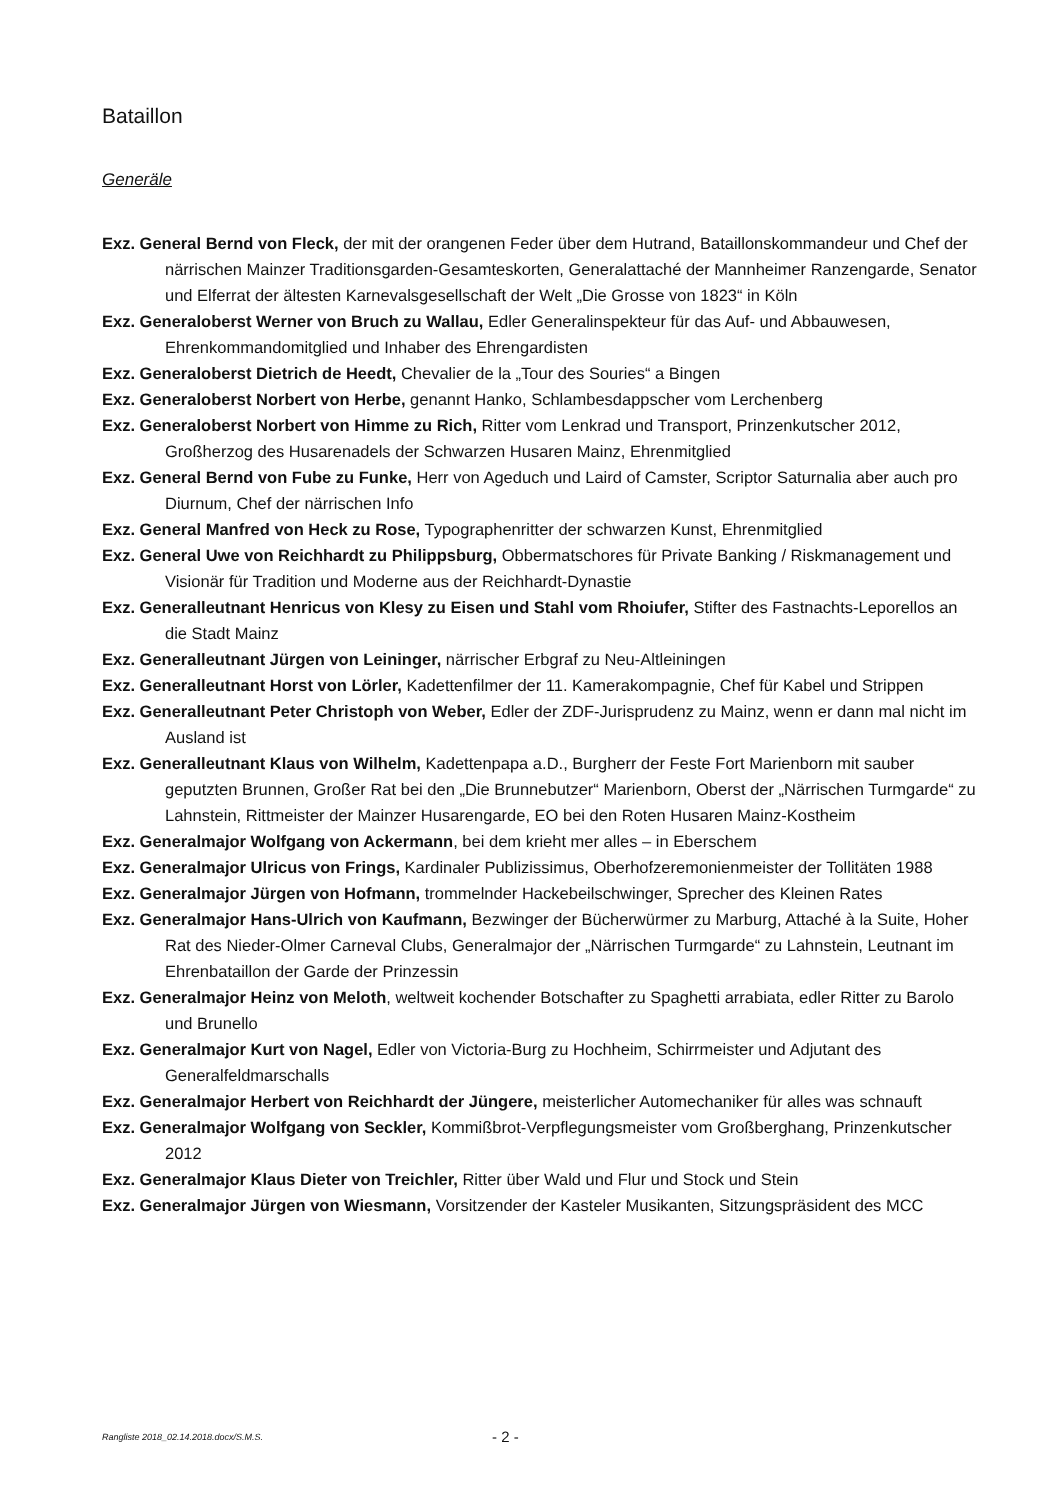Bataillon
Generäle
Exz. General Bernd von Fleck, der mit der orangenen Feder über dem Hutrand, Bataillonskommandeur und Chef der närrischen Mainzer Traditionsgarden-Gesamteskorten, Generalattaché der Mannheimer Ranzengarde, Senator und Elferrat der ältesten Karnevalsgesellschaft der Welt „Die Grosse von 1823“ in Köln
Exz. Generaloberst Werner von Bruch zu Wallau, Edler Generalinspekteur für das Auf- und Abbauwesen, Ehrenkommandomitglied und Inhaber des Ehrengardisten
Exz. Generaloberst Dietrich de Heedt, Chevalier de la „Tour des Souries“ a Bingen
Exz. Generaloberst Norbert von Herbe, genannt Hanko, Schlambesdappscher vom Lerchenberg
Exz. Generaloberst Norbert von Himme zu Rich, Ritter vom Lenkrad und Transport, Prinzenkutscher 2012, Großherzog des Husarenadels der Schwarzen Husaren Mainz, Ehrenmitglied
Exz. General Bernd von Fube zu Funke, Herr von Ageduch und Laird of Camster, Scriptor Saturnalia aber auch pro Diurnum, Chef der närrischen Info
Exz. General Manfred von Heck zu Rose, Typographenritter der schwarzen Kunst, Ehrenmitglied
Exz. General Uwe von Reichhardt zu Philippsburg, Obbermatschores für Private Banking / Riskmanagement und Visionär für Tradition und Moderne aus der Reichhardt-Dynastie
Exz. Generalleutnant Henricus von Klesy zu Eisen und Stahl vom Rhoiufer, Stifter des Fastnachts-Leporellos an die Stadt Mainz
Exz. Generalleutnant Jürgen von Leininger, närrischer Erbgraf zu Neu-Altleiningen
Exz. Generalleutnant Horst von Lörler, Kadettenfilmer der 11. Kamerakompagnie, Chef für Kabel und Strippen
Exz. Generalleutnant Peter Christoph von Weber, Edler der ZDF-Jurisprudenz zu Mainz, wenn er dann mal nicht im Ausland ist
Exz. Generalleutnant Klaus von Wilhelm, Kadettenpapa a.D., Burgherr der Feste Fort Marienborn mit sauber geputzten Brunnen, Großer Rat bei den „Die Brunnebutzer“ Marienborn, Oberst der „Närrischen Turmgarde“ zu Lahnstein, Rittmeister der Mainzer Husarengarde, EO bei den Roten Husaren Mainz-Kostheim
Exz. Generalmajor Wolfgang von Ackermann, bei dem krieht mer alles – in Eberschem
Exz. Generalmajor Ulricus von Frings, Kardinaler Publizissimus, Oberhofzeremonienmeister der Tollitäten 1988
Exz. Generalmajor Jürgen von Hofmann, trommelnder Hackebeilschwinger, Sprecher des Kleinen Rates
Exz. Generalmajor Hans-Ulrich von Kaufmann, Bezwinger der Bücherwürmer zu Marburg, Attaché à la Suite, Hoher Rat des Nieder-Olmer Carneval Clubs, Generalmajor der „Närrischen Turmgarde“ zu Lahnstein, Leutnant im Ehrenbataillon der Garde der Prinzessin
Exz. Generalmajor Heinz von Meloth, weltweit kochender Botschafter zu Spaghetti arrabiata, edler Ritter zu Barolo und Brunello
Exz. Generalmajor Kurt von Nagel, Edler von Victoria-Burg zu Hochheim, Schirrmeister und Adjutant des Generalfeldmarschalls
Exz. Generalmajor Herbert von Reichhardt der Jüngere, meisterlicher Automechaniker für alles was schnauft
Exz. Generalmajor Wolfgang von Seckler, Kommißbrot-Verpflegungsmeister vom Großberghang, Prinzenkutscher 2012
Exz. Generalmajor Klaus Dieter von Treichler, Ritter über Wald und Flur und Stock und Stein
Exz. Generalmajor Jürgen von Wiesmann, Vorsitzender der Kasteler Musikanten, Sitzungspräsident des MCC
Rangliste 2018_02.14.2018.docx/S.M.S. - 2 -